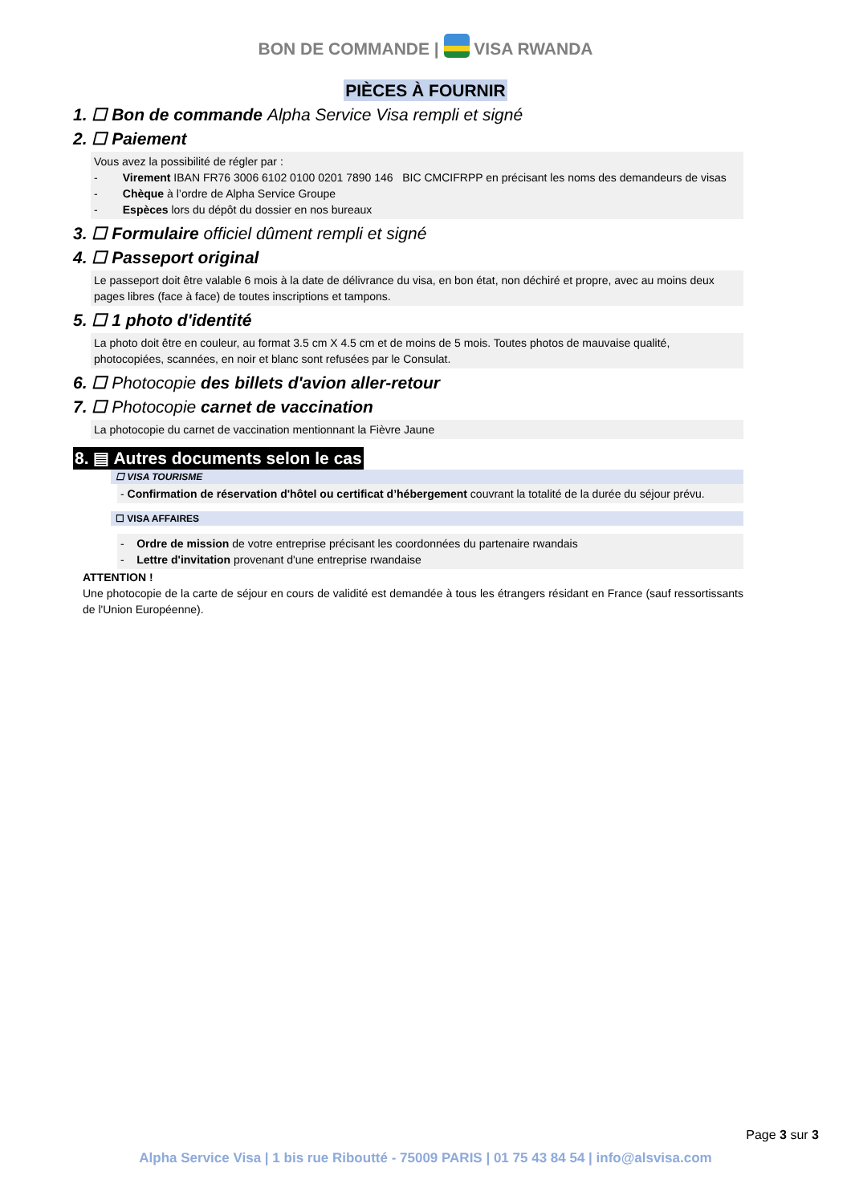BON DE COMMANDE | VISA RWANDA
PIÈCES À FOURNIR
1. ☐ Bon de commande Alpha Service Visa rempli et signé
2. ☐ Paiement
Vous avez la possibilité de régler par :
- Virement IBAN FR76 3006 6102 0100 0201 7890 146 BIC CMCIFRPP en précisant les noms des demandeurs de visas
- Chèque à l’ordre de Alpha Service Groupe
- Espèces lors du dépôt du dossier en nos bureaux
3. ☐ Formulaire officiel dûment rempli et signé
4. ☐ Passeport original
Le passeport doit être valable 6 mois à la date de délivrance du visa, en bon état, non déchiré et propre, avec au moins deux pages libres (face à face) de toutes inscriptions et tampons.
5. ☐ 1 photo d'identité
La photo doit être en couleur, au format 3.5 cm X 4.5 cm et de moins de 5 mois. Toutes photos de mauvaise qualité, photocopiées, scannées, en noir et blanc sont refusées par le Consulat.
6. ☐ Photocopie des billets d'avion aller-retour
7. ☐ Photocopie carnet de vaccination
La photocopie du carnet de vaccination mentionnant la Fièvre Jaune
8. ▤ Autres documents selon le cas
☐ VISA TOURISME
- Confirmation de réservation d'hôtel ou certificat d’hébergement couvrant la totalité de la durée du séjour prévu.
☐ VISA AFFAIRES
- Ordre de mission de votre entreprise précisant les coordonnées du partenaire rwandais
- Lettre d'invitation provenant d'une entreprise rwandaise
ATTENTION !
Une photocopie de la carte de séjour en cours de validité est demandée à tous les étrangers résidant en France (sauf ressortissants de l'Union Européenne).
Page 3 sur 3
Alpha Service Visa | 1 bis rue Riboutté - 75009 PARIS | 01 75 43 84 54 | info@alsvisa.com